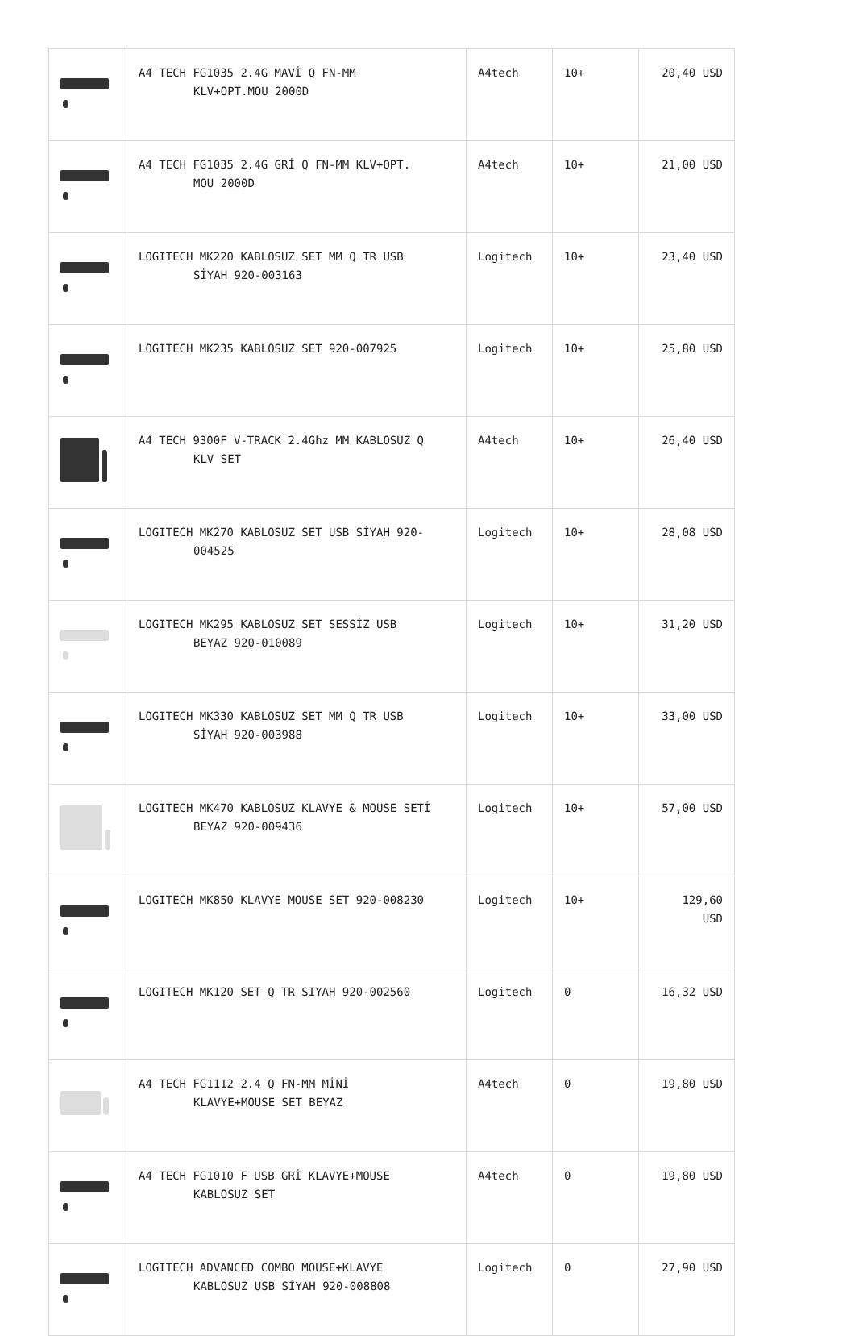| | A4 TECH FG1035 2.4G MAVİ Q FN-MM KLV+OPT.MOU 2000D | A4tech | 10+ | 20,40 USD |
| | A4 TECH FG1035 2.4G GRİ Q FN-MM KLV+OPT. MOU 2000D | A4tech | 10+ | 21,00 USD |
| | LOGITECH MK220 KABLOSUZ SET MM Q TR USB SİYAH 920-003163 | Logitech | 10+ | 23,40 USD |
| | LOGITECH MK235 KABLOSUZ SET 920-007925 | Logitech | 10+ | 25,80 USD |
| | A4 TECH 9300F V-TRACK 2.4Ghz MM KABLOSUZ Q KLV SET | A4tech | 10+ | 26,40 USD |
| | LOGITECH MK270 KABLOSUZ SET USB SİYAH 920- 004525 | Logitech | 10+ | 28,08 USD |
| | LOGITECH MK295 KABLOSUZ SET SESSİZ USB BEYAZ 920-010089 | Logitech | 10+ | 31,20 USD |
| | LOGITECH MK330 KABLOSUZ SET MM Q TR USB SİYAH 920-003988 | Logitech | 10+ | 33,00 USD |
| | LOGITECH MK470 KABLOSUZ KLAVYE & MOUSE SETİ BEYAZ 920-009436 | Logitech | 10+ | 57,00 USD |
| | LOGITECH MK850 KLAVYE MOUSE SET 920-008230 | Logitech | 10+ | 129,60 USD |
| | LOGITECH MK120 SET Q TR SIYAH 920-002560 | Logitech | 0 | 16,32 USD |
| | A4 TECH FG1112 2.4 Q FN-MM MİNİ KLAVYE+MOUSE SET BEYAZ | A4tech | 0 | 19,80 USD |
| | A4 TECH FG1010 F USB GRİ KLAVYE+MOUSE KABLOSUZ SET | A4tech | 0 | 19,80 USD |
| | LOGITECH ADVANCED COMBO MOUSE+KLAVYE KABLOSUZ USB SİYAH 920-008808 | Logitech | 0 | 27,90 USD |